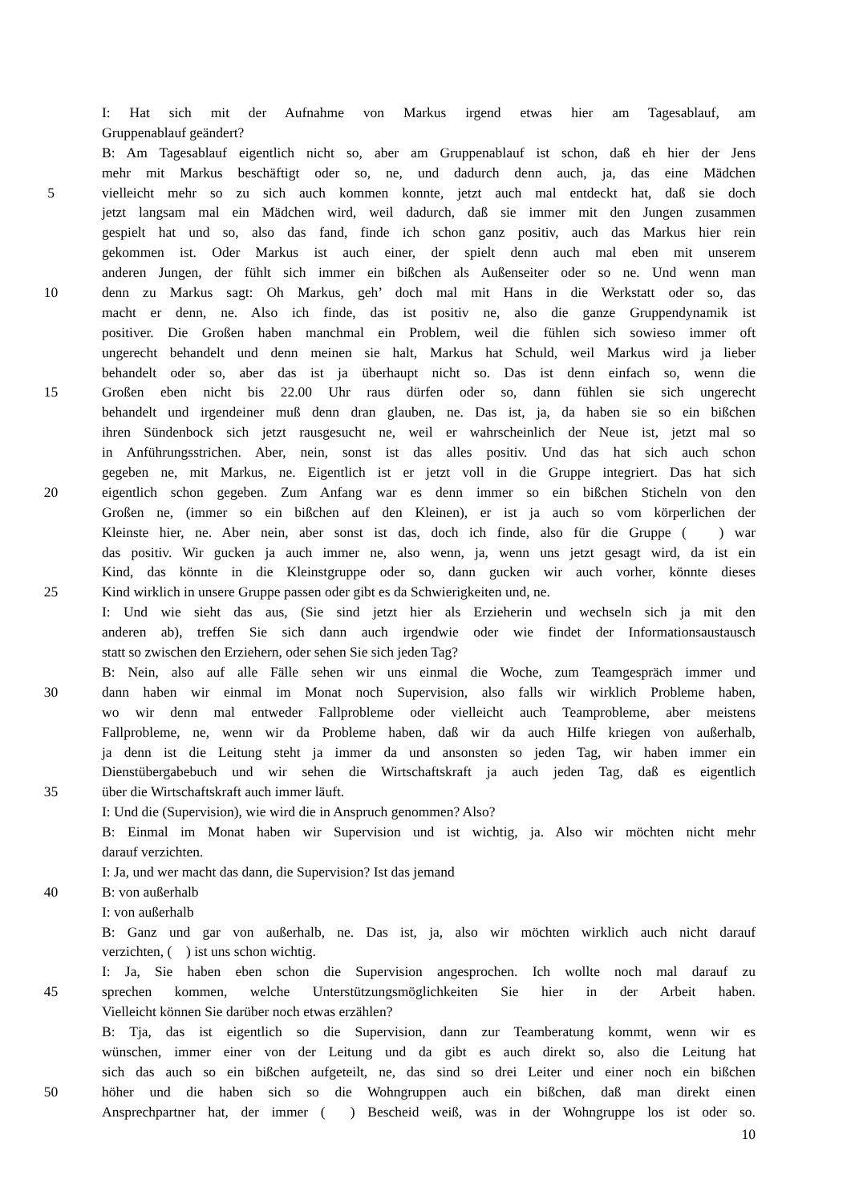I: Hat sich mit der Aufnahme von Markus irgend etwas hier am Tagesablauf, am
Gruppenablauf geändert?
B: Am Tagesablauf eigentlich nicht so, aber am Gruppenablauf ist schon, daß eh hier der Jens
mehr mit Markus beschäftigt oder so, ne, und dadurch denn auch, ja, das eine Mädchen
5 vielleicht mehr so zu sich auch kommen konnte, jetzt auch mal entdeckt hat, daß sie doch
jetzt langsam mal ein Mädchen wird, weil dadurch, daß sie immer mit den Jungen zusammen
gespielt hat und so, also das fand, finde ich schon ganz positiv, auch das Markus hier rein
gekommen ist. Oder Markus ist auch einer, der spielt denn auch mal eben mit unserem
anderen Jungen, der fühlt sich immer ein bißchen als Außenseiter oder so ne. Und wenn man
10 denn zu Markus sagt: Oh Markus, geh’ doch mal mit Hans in die Werkstatt oder so, das
macht er denn, ne. Also ich finde, das ist positiv ne, also die ganze Gruppendynamik ist
positiver. Die Großen haben manchmal ein Problem, weil die fühlen sich sowieso immer oft
ungerecht behandelt und denn meinen sie halt, Markus hat Schuld, weil Markus wird ja lieber
behandelt oder so, aber das ist ja überhaupt nicht so. Das ist denn einfach so, wenn die
15 Großen eben nicht bis 22.00 Uhr raus dürfen oder so, dann fühlen sie sich ungerecht
behandelt und irgendeiner muß denn dran glauben, ne. Das ist, ja, da haben sie so ein bißchen
ihren Sündenbock sich jetzt rausgesucht ne, weil er wahrscheinlich der Neue ist, jetzt mal so
in Anführungsstrichen. Aber, nein, sonst ist das alles positiv. Und das hat sich auch schon
gegeben ne, mit Markus, ne. Eigentlich ist er jetzt voll in die Gruppe integriert. Das hat sich
20 eigentlich schon gegeben. Zum Anfang war es denn immer so ein bißchen Sticheln von den
Großen ne, (immer so ein bißchen auf den Kleinen), er ist ja auch so vom körperlichen der
Kleinste hier, ne. Aber nein, aber sonst ist das, doch ich finde, also für die Gruppe ( ) war
das positiv. Wir gucken ja auch immer ne, also wenn, ja, wenn uns jetzt gesagt wird, da ist ein
Kind, das könnte in die Kleinstgruppe oder so, dann gucken wir auch vorher, könnte dieses
25 Kind wirklich in unsere Gruppe passen oder gibt es da Schwierigkeiten und, ne.
I: Und wie sieht das aus, (Sie sind jetzt hier als Erzieherin und wechseln sich ja mit den
anderen ab), treffen Sie sich dann auch irgendwie oder wie findet der Informationsaustausch
statt so zwischen den Erziehern, oder sehen Sie sich jeden Tag?
B: Nein, also auf alle Fälle sehen wir uns einmal die Woche, zum Teamgespräch immer und
30 dann haben wir einmal im Monat noch Supervision, also falls wir wirklich Probleme haben,
wo wir denn mal entweder Fallprobleme oder vielleicht auch Teamprobleme, aber meistens
Fallprobleme, ne, wenn wir da Probleme haben, daß wir da auch Hilfe kriegen von außerhalb,
ja denn ist die Leitung steht ja immer da und ansonsten so jeden Tag, wir haben immer ein
Dienstübergabebuch und wir sehen die Wirtschaftskraft ja auch jeden Tag, daß es eigentlich
35 über die Wirtschaftskraft auch immer läuft.
I: Und die (Supervision), wie wird die in Anspruch genommen? Also?
B: Einmal im Monat haben wir Supervision und ist wichtig, ja. Also wir möchten nicht mehr
darauf verzichten.
I: Ja, und wer macht das dann, die Supervision? Ist das jemand
40 B: von außerhalb
I: von außerhalb
B: Ganz und gar von außerhalb, ne. Das ist, ja, also wir möchten wirklich auch nicht darauf
verzichten, ( ) ist uns schon wichtig.
I: Ja, Sie haben eben schon die Supervision angesprochen. Ich wollte noch mal darauf zu
45 sprechen kommen, welche Unterstützungsmöglichkeiten Sie hier in der Arbeit haben.
Vielleicht können Sie darüber noch etwas erzählen?
B: Tja, das ist eigentlich so die Supervision, dann zur Teamberatung kommt, wenn wir es
wünschen, immer einer von der Leitung und da gibt es auch direkt so, also die Leitung hat
sich das auch so ein bißchen aufgeteilt, ne, das sind so drei Leiter und einer noch ein bißchen
50 höher und die haben sich so die Wohngruppen auch ein bißchen, daß man direkt einen
Ansprechpartner hat, der immer ( ) Bescheid weiß, was in der Wohngruppe los ist oder so.
10